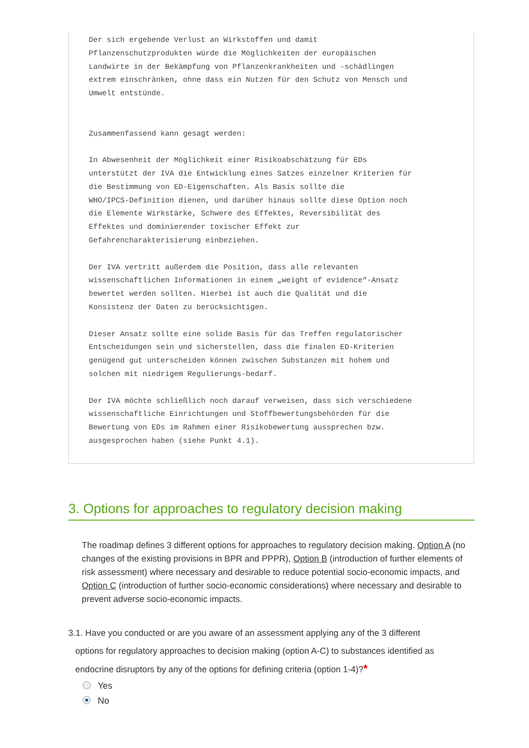Der sich ergebende Verlust an Wirkstoffen und damit
Pflanzenschutzprodukten würde die Möglichkeiten der europäischen
Landwirte in der Bekämpfung von Pflanzenkrankheiten und -schädlingen
extrem einschränken, ohne dass ein Nutzen für den Schutz von Mensch und
Umwelt entstünde.


Zusammenfassend kann gesagt werden:

In Abwesenheit der Möglichkeit einer Risikoabschätzung für EDs
unterstützt der IVA die Entwicklung eines Satzes einzelner Kriterien für
die Bestimmung von ED-Eigenschaften. Als Basis sollte die
WHO/IPCS-Definition dienen, und darüber hinaus sollte diese Option noch
die Elemente Wirkstärke, Schwere des Effektes, Reversibilität des
Effektes und dominierender toxischer Effekt zur
Gefahrencharakterisierung einbeziehen.

Der IVA vertritt außerdem die Position, dass alle relevanten
wissenschaftlichen Informationen in einem „weight of evidence“-Ansatz
bewertet werden sollten. Hierbei ist auch die Qualität und die
Konsistenz der Daten zu berücksichtigen.

Dieser Ansatz sollte eine solide Basis für das Treffen regulatorischer
Entscheidungen sein und sicherstellen, dass die finalen ED-Kriterien
genügend gut unterscheiden können zwischen Substanzen mit hohem und
solchen mit niedrigem Regulierungs-bedarf.

Der IVA möchte schließlich noch darauf verweisen, dass sich verschiedene
wissenschaftliche Einrichtungen und Stoffbewertungsbehörden für die
Bewertung von EDs im Rahmen einer Risikobewertung aussprechen bzw.
ausgesprochen haben (siehe Punkt 4.1).
3. Options for approaches to regulatory decision making
The roadmap defines 3 different options for approaches to regulatory decision making. Option A (no changes of the existing provisions in BPR and PPPR), Option B (introduction of further elements of risk assessment) where necessary and desirable to reduce potential socio-economic impacts, and Option C (introduction of further socio-economic considerations) where necessary and desirable to prevent adverse socio-economic impacts.
3.1. Have you conducted or are you aware of an assessment applying any of the 3 different
options for regulatory approaches to decision making (option A-C) to substances identified as
endocrine disruptors by any of the options for defining criteria (option 1-4)? *
Yes
No